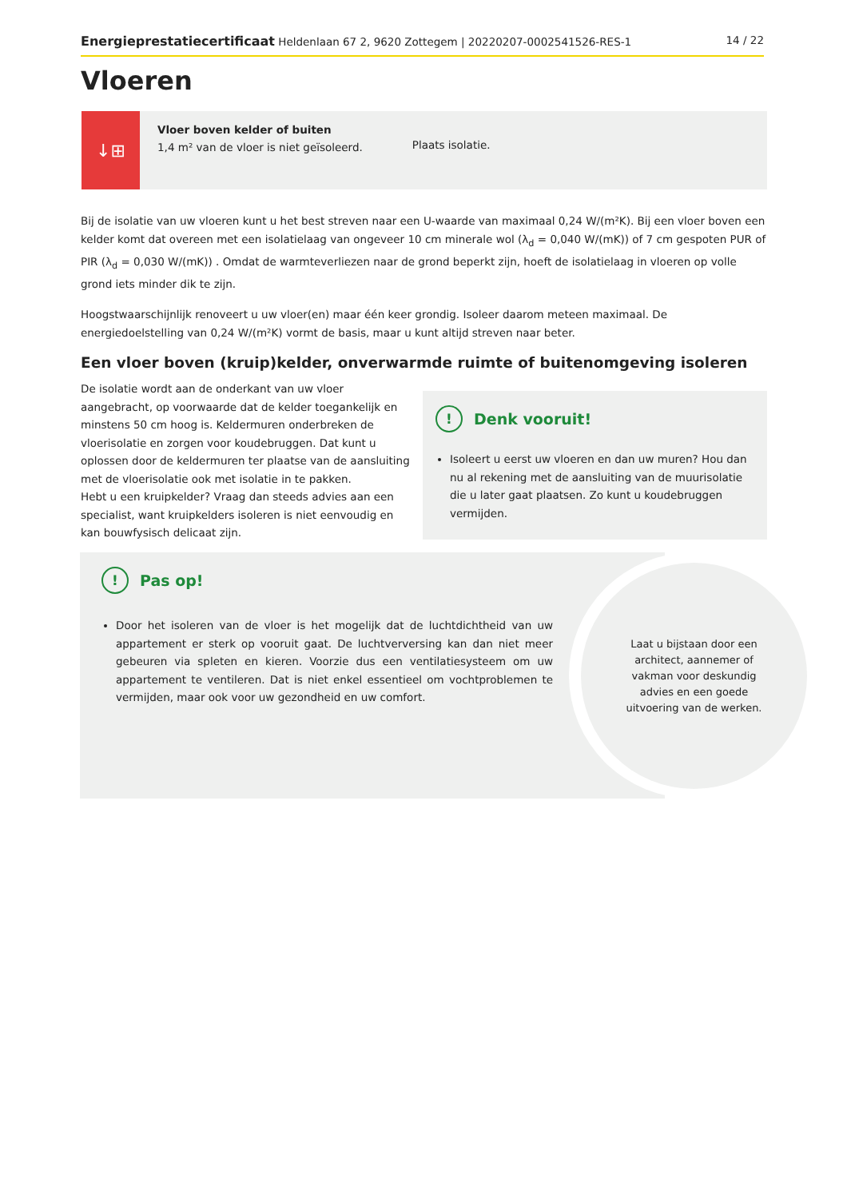Energieprestatiecertificaat Heldenlaan 67 2, 9620 Zottegem | 20220207-0002541526-RES-1 14 / 22
Vloeren
↓⊞
Vloer boven kelder of buiten
1,4 m² van de vloer is niet geïsoleerd.
Plaats isolatie.
Bij de isolatie van uw vloeren kunt u het best streven naar een U-waarde van maximaal 0,24 W/(m²K). Bij een vloer boven een kelder komt dat overeen met een isolatielaag van ongeveer 10 cm minerale wol (λ<sub>d</sub> = 0,040 W/(mK)) of 7 cm gespoten PUR of PIR (λ<sub>d</sub> = 0,030 W/(mK)) . Omdat de warmteverliezen naar de grond beperkt zijn, hoeft de isolatielaag in vloeren op volle grond iets minder dik te zijn.
Hoogstwaarschijnlijk renoveert u uw vloer(en) maar één keer grondig. Isoleer daarom meteen maximaal. De energiedoelstelling van 0,24 W/(m²K) vormt de basis, maar u kunt altijd streven naar beter.
Een vloer boven (kruip)kelder, onverwarmde ruimte of buitenomgeving isoleren
De isolatie wordt aan de onderkant van uw vloer aangebracht, op voorwaarde dat de kelder toegankelijk en minstens 50 cm hoog is. Keldermuren onderbreken de vloerisolatie en zorgen voor koudebruggen. Dat kunt u oplossen door de keldermuren ter plaatse van de aansluiting met de vloerisolatie ook met isolatie in te pakken.
Hebt u een kruipkelder? Vraag dan steeds advies aan een specialist, want kruipkelders isoleren is niet eenvoudig en kan bouwfysisch delicaat zijn.
! Denk vooruit!
Isoleert u eerst uw vloeren en dan uw muren? Hou dan nu al rekening met de aansluiting van de muurisolatie die u later gaat plaatsen. Zo kunt u koudebruggen vermijden.
Laat u bijstaan door een architect, aannemer of vakman voor deskundig advies en een goede uitvoering van de werken.
! Pas op!
Door het isoleren van de vloer is het mogelijk dat de luchtdichtheid van uw appartement er sterk op vooruit gaat. De luchtverversing kan dan niet meer gebeuren via spleten en kieren. Voorzie dus een ventilatiesysteem om uw appartement te ventileren. Dat is niet enkel essentieel om vochtproblemen te vermijden, maar ook voor uw gezondheid en uw comfort.